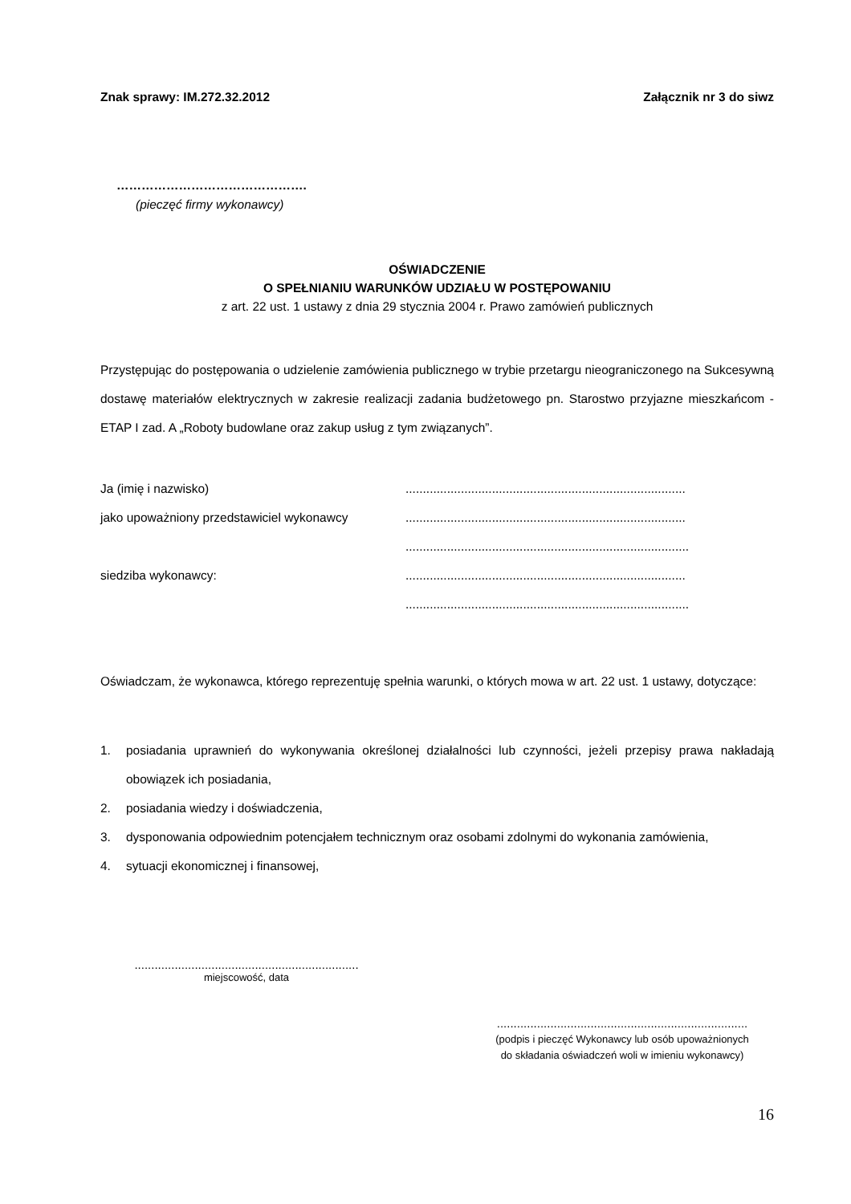Znak sprawy: IM.272.32.2012 Załącznik nr 3 do siwz
……………………………………….
(pieczęć firmy wykonawcy)
OŚWIADCZENIE
O SPEŁNIANIU WARUNKÓW UDZIAŁU W POSTĘPOWANIU
z art. 22 ust. 1 ustawy z dnia 29 stycznia 2004 r. Prawo zamówień publicznych
Przystępując do postępowania o udzielenie zamówienia publicznego w trybie przetargu nieograniczonego na Sukcesywną dostawę materiałów elektrycznych w zakresie realizacji zadania budżetowego pn. Starostwo przyjazne mieszkańcom - ETAP I zad. A „Roboty budowlane oraz zakup usług z tym związanych”.
Ja (imię i nazwisko).................................................................................
jako upoważniony przedstawiciel wykonawcy.................................................................................
..................................................................................
siedziba wykonawcy:.................................................................................
..................................................................................
Oświadczam, że wykonawca, którego reprezentuję spełnia warunki, o których mowa w art. 22 ust. 1 ustawy, dotyczące:
1. posiadania uprawnień do wykonywania określonej działalności lub czynności, jeżeli przepisy prawa nakładają obowiązek ich posiadania,
2. posiadania wiedzy i doświadczenia,
3. dysponowania odpowiednim potencjałem technicznym oraz osobami zdolnymi do wykonania zamówienia,
4. sytuacji ekonomicznej i finansowej,
...................................................................
miejscowość, data
...........................................................................
(podpis i pieczęć Wykonawcy lub osób upoważnionych
do składania oświadczeń woli w imieniu wykonawcy)
16